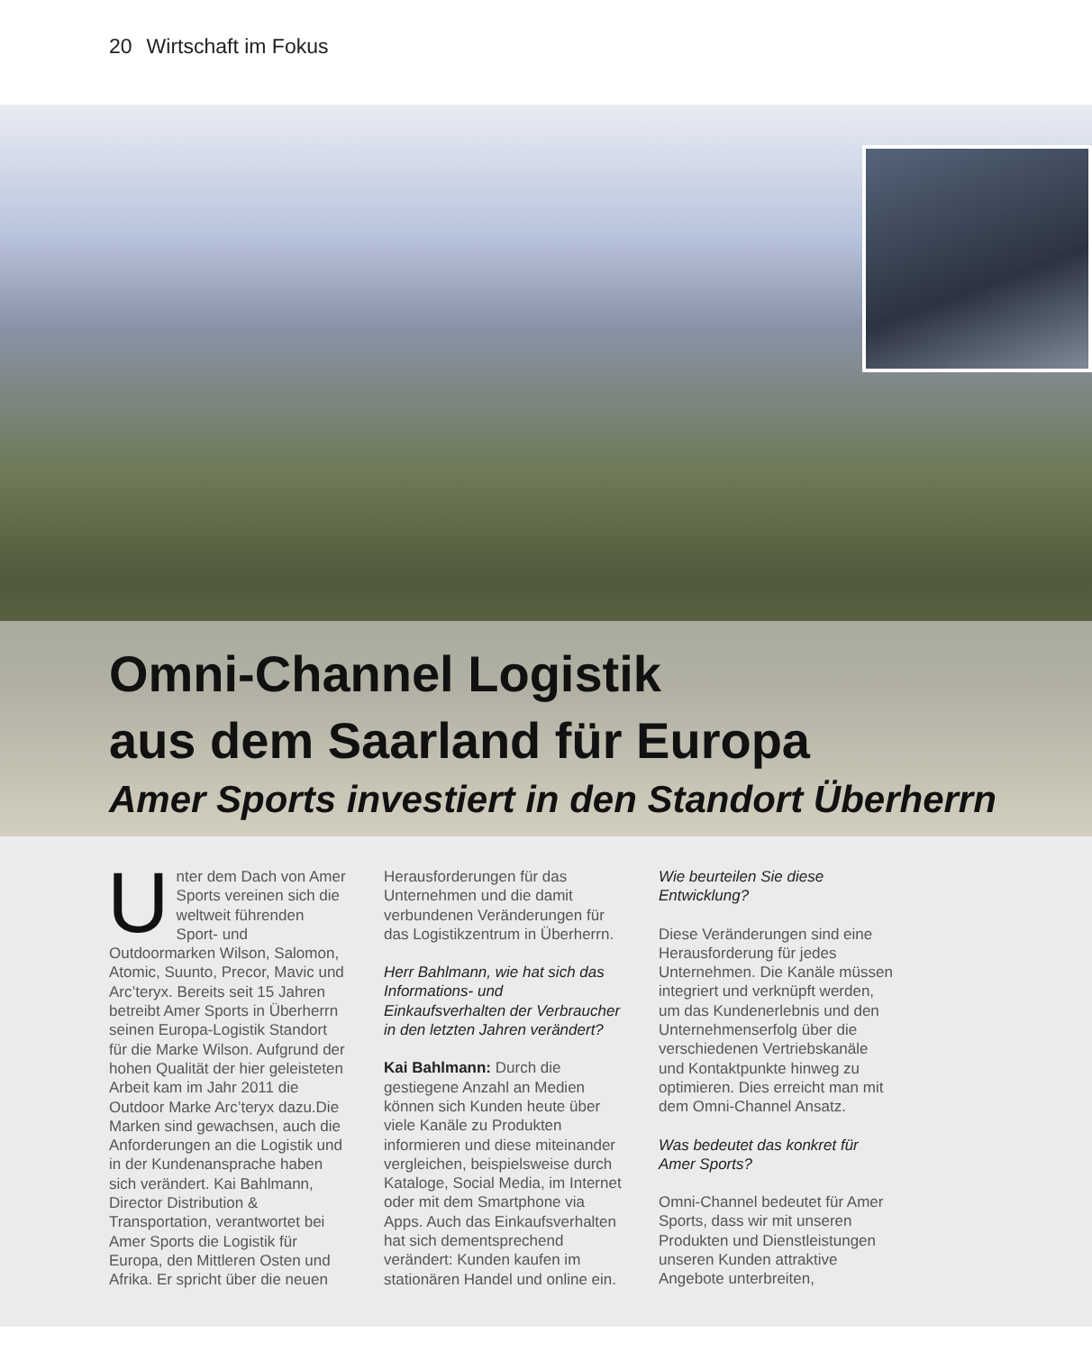20 Wirtschaft im Fokus
Omni-Channel Logistik
aus dem Saarland für Europa
Amer Sports investiert in den Standort Überherrn
Unter dem Dach von Amer Sports vereinen sich die weltweit führenden Sport- und Outdoormarken Wilson, Salomon, Atomic, Suunto, Precor, Mavic und Arc’teryx. Bereits seit 15 Jahren betreibt Amer Sports in Überherrn seinen Europa-Logistik Standort für die Marke Wilson. Aufgrund der hohen Qualität der hier geleisteten Arbeit kam im Jahr 2011 die Outdoor Marke Arc’teryx dazu.Die Marken sind gewachsen, auch die Anforderungen an die Logistik und in der Kundenansprache haben sich verändert. Kai Bahlmann, Director Distribution & Transportation, verantwortet bei Amer Sports die Logistik für Europa, den Mittleren Osten und Afrika. Er spricht über die neuen
Herausforderungen für das Unternehmen und die damit verbundenen Veränderungen für das Logistikzentrum in Überherrn.
Herr Bahlmann, wie hat sich das Informations- und Einkaufsverhalten der Verbraucher in den letzten Jahren verändert?
Kai Bahlmann: Durch die gestiegene Anzahl an Medien können sich Kunden heute über viele Kanäle zu Produkten informieren und diese miteinander vergleichen, beispielsweise durch Kataloge, Social Media, im Internet oder mit dem Smartphone via Apps. Auch das Einkaufsverhalten hat sich dementsprechend verändert: Kunden kaufen im stationären Handel und online ein.
Wie beurteilen Sie diese Entwicklung?
Diese Veränderungen sind eine Herausforderung für jedes Unternehmen. Die Kanäle müssen integriert und verknüpft werden, um das Kundenerlebnis und den Unternehmenserfolg über die verschiedenen Vertriebskanäle und Kontaktpunkte hinweg zu optimieren. Dies erreicht man mit dem Omni-Channel Ansatz.
Was bedeutet das konkret für Amer Sports?
Omni-Channel bedeutet für Amer Sports, dass wir mit unseren Produkten und Dienstleistungen unseren Kunden attraktive Angebote unterbreiten,